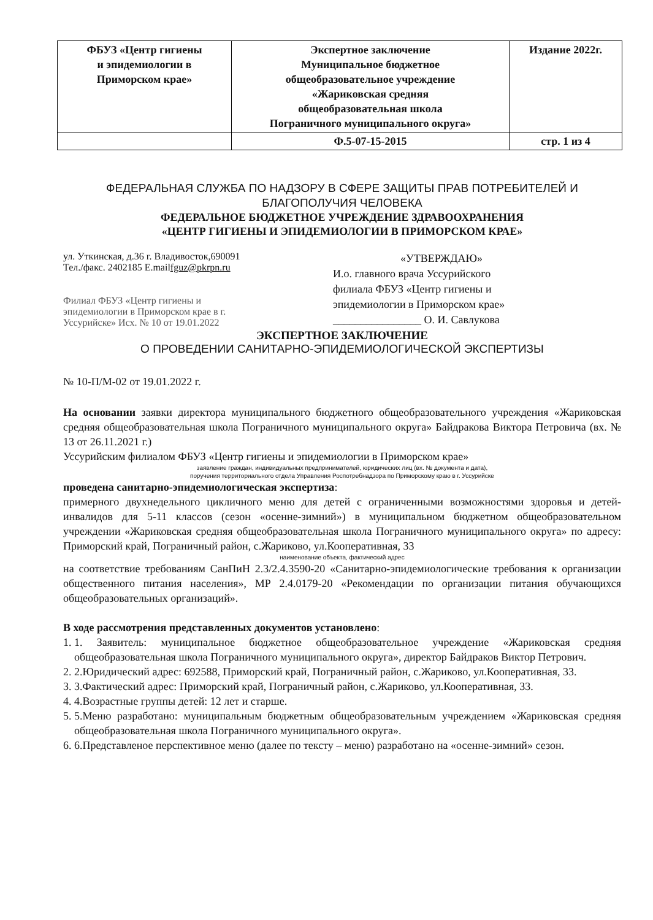| ФБУЗ «Центр гигиены и эпидемиологии в Приморском крае» | Экспертное заключение Муниципальное бюджетное общеобразовательное учреждение «Жариковская средняя общеобразовательная школа Пограничного муниципального округа» | Издание 2022г. |
| | Ф.5-07-15-2015 | стр. 1 из 4 |
ФЕДЕРАЛЬНАЯ СЛУЖБА ПО НАДЗОРУ В СФЕРЕ ЗАЩИТЫ ПРАВ ПОТРЕБИТЕЛЕЙ И БЛАГОПОЛУЧИЯ ЧЕЛОВЕКА
ФЕДЕРАЛЬНОЕ БЮДЖЕТНОЕ УЧРЕЖДЕНИЕ ЗДРАВООХРАНЕНИЯ
«ЦЕНТР ГИГИЕНЫ И ЭПИДЕМИОЛОГИИ В ПРИМОРСКОМ КРАЕ»
ул. Уткинская, д.36 г. Владивосток,690091
Тел./факс. 2402185 E.mailfguz@pkrpn.ru
Филиал ФБУЗ «Центр гигиены и эпидемиологии в Приморском крае в г. Уссурийске» Исх. № 10 от 19.01.2022
«УТВЕРЖДАЮ»
И.о. главного врача Уссурийского
филиала ФБУЗ «Центр гигиены и
эпидемиологии в Приморском крае»
________________ О. И. Савлукова
ЭКСПЕРТНОЕ ЗАКЛЮЧЕНИЕ
О ПРОВЕДЕНИИ САНИТАРНО-ЭПИДЕМИОЛОГИЧЕСКОЙ ЭКСПЕРТИЗЫ
№ 10-П/М-02 от 19.01.2022 г.
На основании заявки директора муниципального бюджетного общеобразовательного учреждения «Жариковская средняя общеобразовательная школа Пограничного муниципального округа» Байдракова Виктора Петровича (вх. № 13 от 26.11.2021 г.)
Уссурийским филиалом ФБУЗ «Центр гигиены и эпидемиологии в Приморском крае»
заявление граждан, индивидуальных предпринимателей, юридических лиц (вх. № документа и дата),
поручения территориального отдела Управления Роспотребнадзора по Приморскому краю в г. Уссурийске
проведена санитарно-эпидемиологическая экспертиза:
примерного двухнедельного цикличного меню для детей с ограниченными возможностями здоровья и детей-инвалидов для 5-11 классов (сезон «осенне-зимний») в муниципальном бюджетном общеобразовательном учреждении «Жариковская средняя общеобразовательная школа Пограничного муниципального округа» по адресу: Приморский край, Пограничный район, с.Жариково, ул.Кооперативная, 33
наименование объекта, фактический адрес
на соответствие требованиям СанПиН 2.3/2.4.3590-20 «Санитарно-эпидемиологические требования к организации общественного питания населения», МР 2.4.0179-20 «Рекомендации по организации питания обучающихся общеобразовательных организаций».
В ходе рассмотрения представленных документов установлено:
1. 1. Заявитель: муниципальное бюджетное общеобразовательное учреждение «Жариковская средняя общеобразовательная школа Пограничного муниципального округа», директор Байдраков Виктор Петрович.
2. 2.Юридический адрес: 692588, Приморский край, Пограничный район, с.Жариково, ул.Кооперативная, 33.
3. 3.Фактический адрес: Приморский край, Пограничный район, с.Жариково, ул.Кооперативная, 33.
4. 4.Возрастные группы детей: 12 лет и старше.
5. 5.Меню разработано: муниципальным бюджетным общеобразовательным учреждением «Жариковская средняя общеобразовательная школа Пограничного муниципального округа».
6. 6.Представленое перспективное меню (далее по тексту – меню) разработано на «осенне-зимний» сезон.